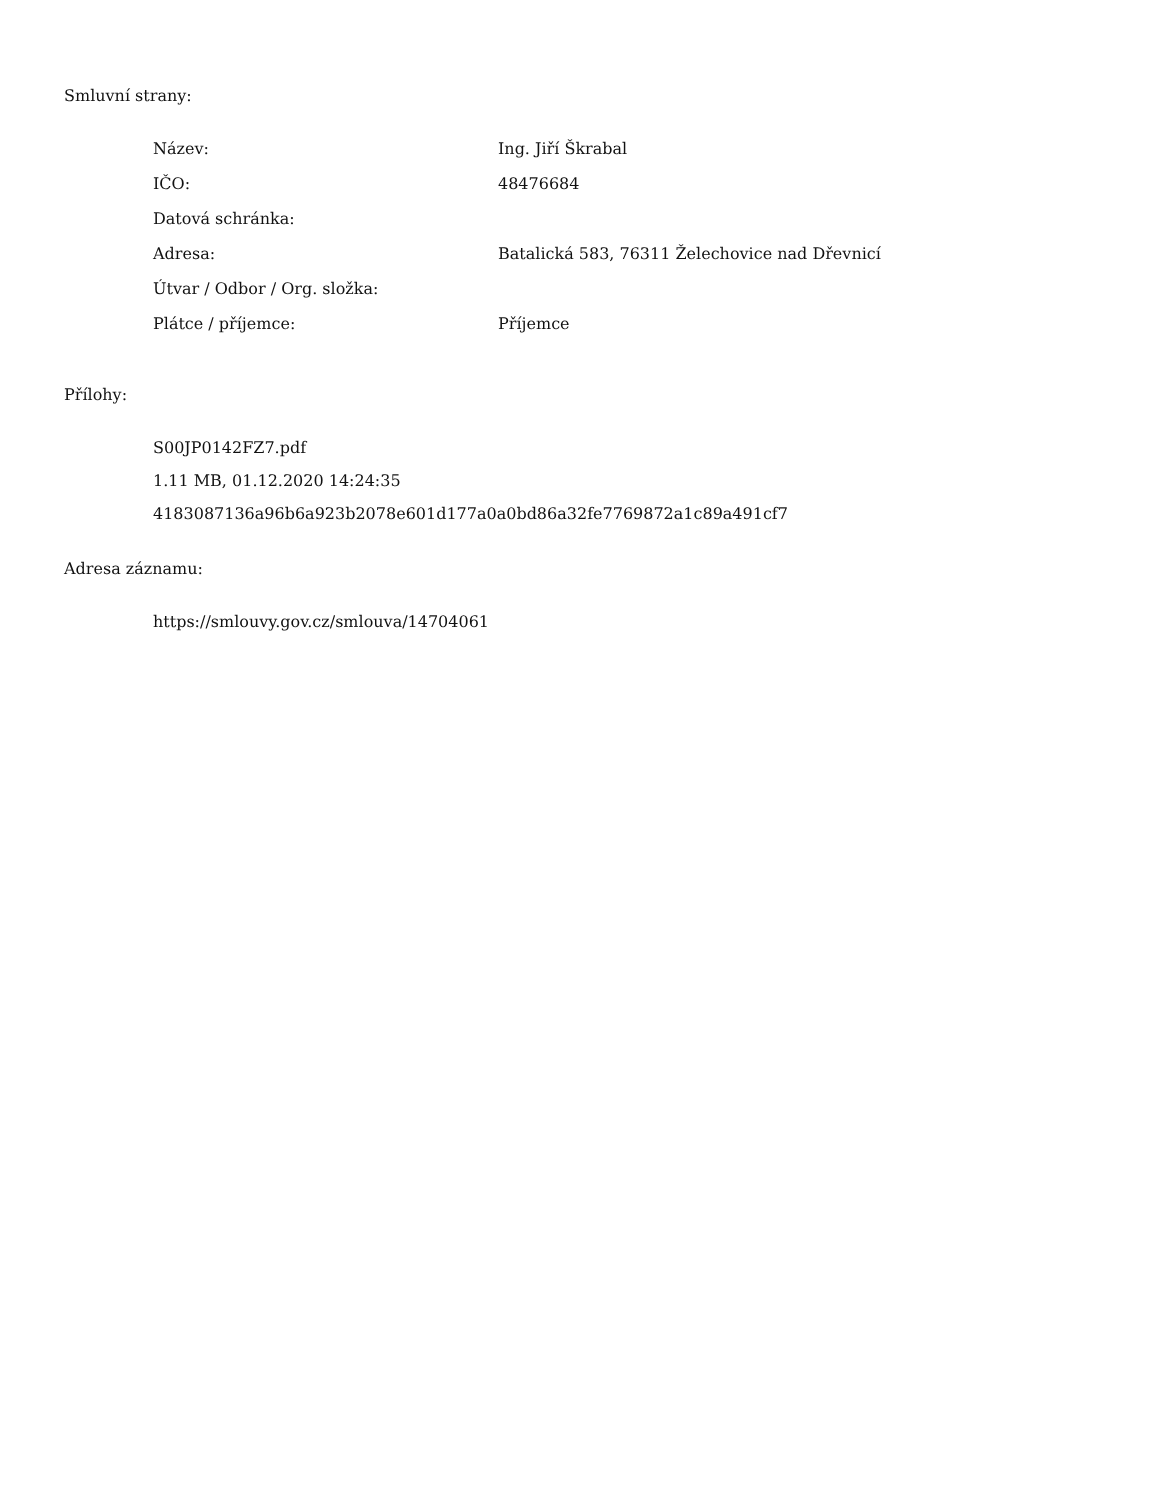Smluvní strany:
| Název: | Ing. Jiří Škrabal |
| IČO: | 48476684 |
| Datová schránka: | |
| Adresa: | Batalická 583, 76311 Želechovice nad Dřevnicí |
| Útvar / Odbor / Org. složka: | |
| Plátce / příjemce: | Příjemce |
Přílohy:
S00JP0142FZ7.pdf
1.11 MB, 01.12.2020 14:24:35
4183087136a96b6a923b2078e601d177a0a0bd86a32fe7769872a1c89a491cf7
Adresa záznamu:
https://smlouvy.gov.cz/smlouva/14704061